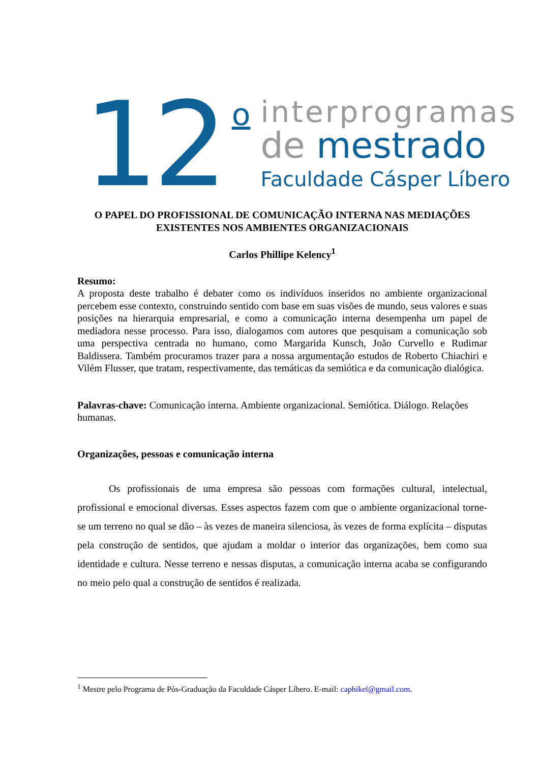12
o
interprogramas
de mestrado
Faculdade Cásper Líbero
O PAPEL DO PROFISSIONAL DE COMUNICAÇÃO INTERNA NAS MEDIAÇÕES EXISTENTES NOS AMBIENTES ORGANIZACIONAIS
Carlos Phillipe Kelency<sup>1</sup>
Resumo:
A proposta deste trabalho é debater como os indivíduos inseridos no ambiente organizacional percebem esse contexto, construindo sentido com base em suas visões de mundo, seus valores e suas posições na hierarquia empresarial, e como a comunicação interna desempenha um papel de mediadora nesse processo. Para isso, dialogamos com autores que pesquisam a comunicação sob uma perspectiva centrada no humano, como Margarida Kunsch, João Curvello e Rudimar Baldissera. Também procuramos trazer para a nossa argumentação estudos de Roberto Chiachiri e Vilém Flusser, que tratam, respectivamente, das temáticas da semiótica e da comunicação dialógica.
Palavras-chave: Comunicação interna. Ambiente organizacional. Semiótica. Diálogo. Relações humanas.
Organizações, pessoas e comunicação interna
Os profissionais de uma empresa são pessoas com formações cultural, intelectual, profissional e emocional diversas. Esses aspectos fazem com que o ambiente organizacional torne-se um terreno no qual se dão – às vezes de maneira silenciosa, às vezes de forma explícita – disputas pela construção de sentidos, que ajudam a moldar o interior das organizações, bem como sua identidade e cultura. Nesse terreno e nessas disputas, a comunicação interna acaba se configurando no meio pelo qual a construção de sentidos é realizada.
<sup>1</sup> Mestre pelo Programa de Pós-Graduação da Faculdade Cásper Líbero. E-mail: caphikel@gmail.com.